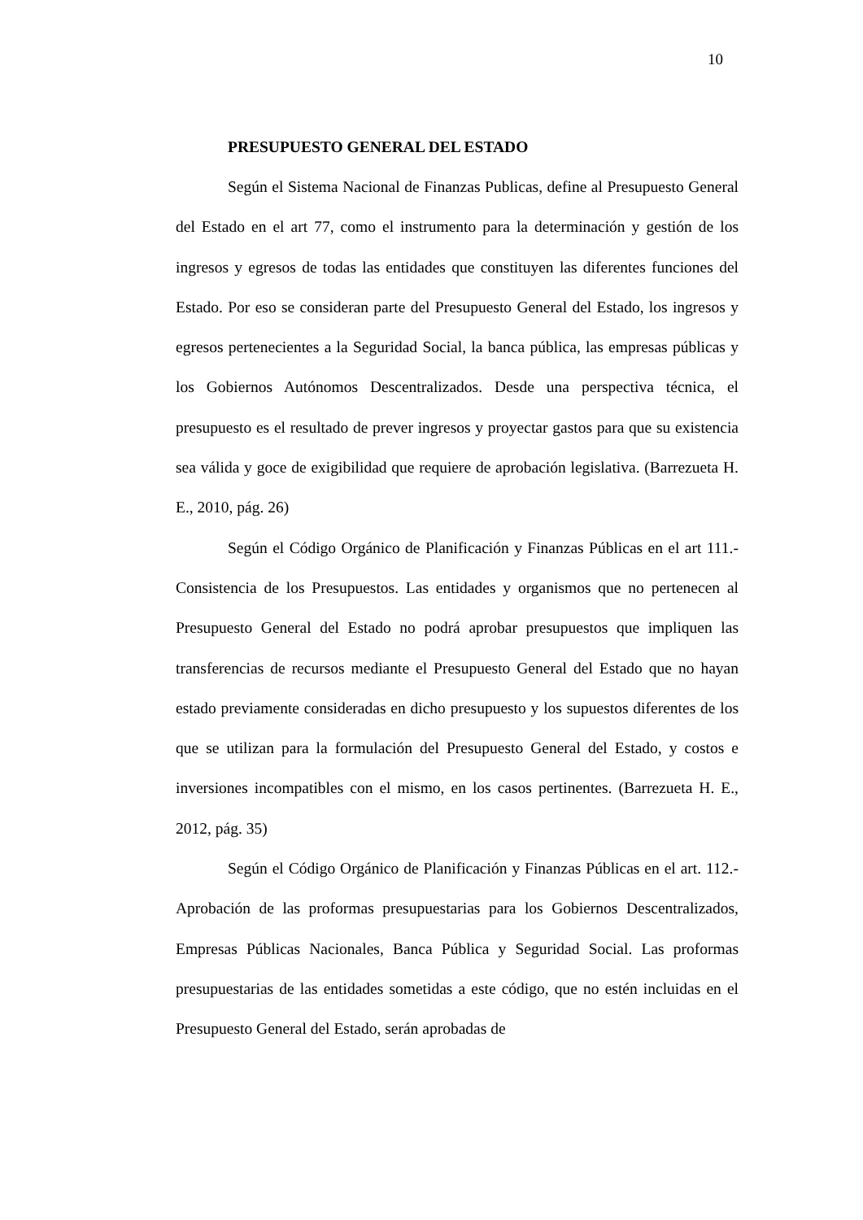10
PRESUPUESTO GENERAL DEL ESTADO
Según el Sistema Nacional de Finanzas Publicas, define al Presupuesto General del Estado en el art 77, como el instrumento para la determinación y gestión de los ingresos y egresos de todas las entidades que constituyen las diferentes funciones del Estado. Por eso se consideran parte del Presupuesto General del Estado, los ingresos y egresos pertenecientes a la Seguridad Social, la banca pública, las empresas públicas y los Gobiernos Autónomos Descentralizados. Desde una perspectiva técnica, el presupuesto es el resultado de prever ingresos y proyectar gastos para que su existencia sea válida y goce de exigibilidad que requiere de aprobación legislativa. (Barrezueta H. E., 2010, pág. 26)
Según el Código Orgánico de Planificación y Finanzas Públicas en el art 111.- Consistencia de los Presupuestos. Las entidades y organismos que no pertenecen al Presupuesto General del Estado no podrá aprobar presupuestos que impliquen las transferencias de recursos mediante el Presupuesto General del Estado que no hayan estado previamente consideradas en dicho presupuesto y los supuestos diferentes de los que se utilizan para la formulación del Presupuesto General del Estado, y costos e inversiones incompatibles con el mismo, en los casos pertinentes. (Barrezueta H. E., 2012, pág. 35)
Según el Código Orgánico de Planificación y Finanzas Públicas en el art. 112.- Aprobación de las proformas presupuestarias para los Gobiernos Descentralizados, Empresas Públicas Nacionales, Banca Pública y Seguridad Social. Las proformas presupuestarias de las entidades sometidas a este código, que no estén incluidas en el Presupuesto General del Estado, serán aprobadas de